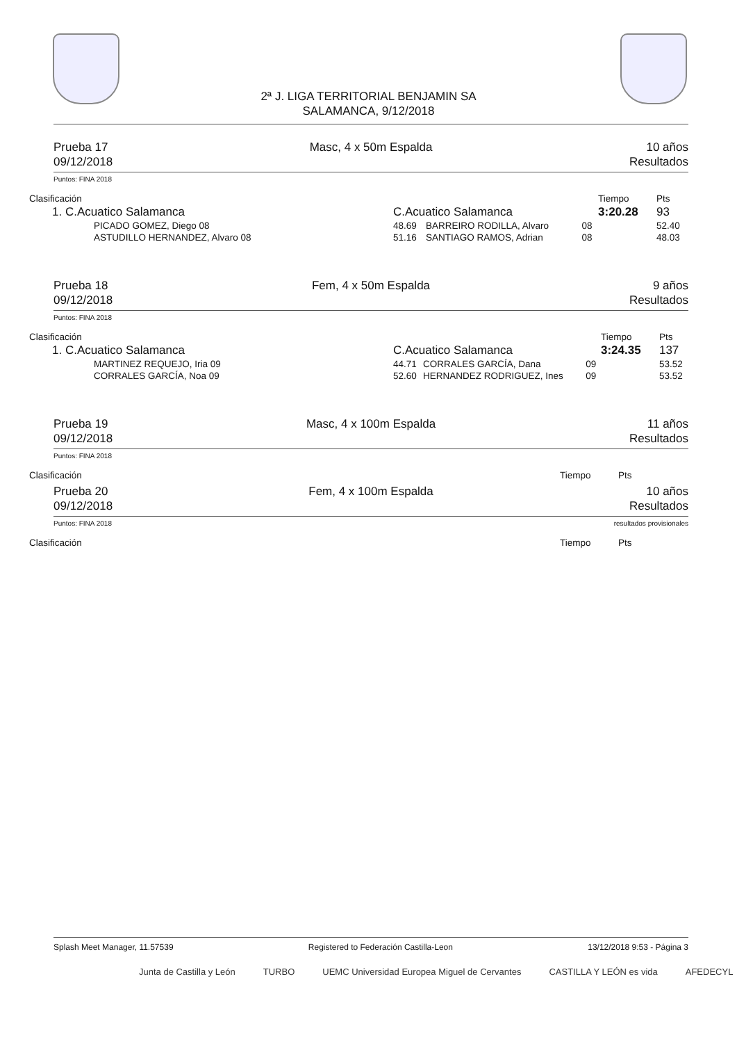2ª J. LIGA TERRITORIAL BENJAMIN SA
SALAMANCA, 9/12/2018
Prueba 17
09/12/2018
Masc, 4 x 50m Espalda 10 años
Resultados
Puntos: FINA 2018
| Clasificación | | | | Tiempo | Pts |
| --- | --- | --- | --- | --- | --- |
| 1. C.Acuatico Salamanca | C.Acuatico Salamanca | | | 3:20.28 | 93 |
| PICADO GOMEZ, Diego 08 | 48.69 | BARREIRO RODILLA, Alvaro | 08 | | 52.40 |
| ASTUDILLO HERNANDEZ, Alvaro 08 | 51.16 | SANTIAGO RAMOS, Adrian | 08 | | 48.03 |
Prueba 18
09/12/2018
Fem, 4 x 50m Espalda 9 años
Resultados
Puntos: FINA 2018
| Clasificación | | | | Tiempo | Pts |
| --- | --- | --- | --- | --- | --- |
| 1. C.Acuatico Salamanca | C.Acuatico Salamanca | | | 3:24.35 | 137 |
| MARTINEZ REQUEJO, Iria 09 | 44.71 | CORRALES GARCÍA, Dana | 09 | | 53.52 |
| CORRALES GARCÍA, Noa 09 | 52.60 | HERNANDEZ RODRIGUEZ, Ines | 09 | | 53.52 |
Prueba 19
09/12/2018
Masc, 4 x 100m Espalda 11 años
Resultados
Puntos: FINA 2018
| Clasificación | Tiempo | Pts |
| --- | --- | --- |
Prueba 20
09/12/2018
Fem, 4 x 100m Espalda 10 años
Resultados
Puntos: FINA 2018 resultados provisionales
| Clasificación | Tiempo | Pts |
| --- | --- | --- |
Splash Meet Manager, 11.57539 Registered to Federación Castilla-Leon 13/12/2018 9:53 - Página 3
Junta de Castilla y León TURBO UEMC Universidad Europea Miguel de Cervantes CASTILLA Y LEÓN es vida AFEDECYL